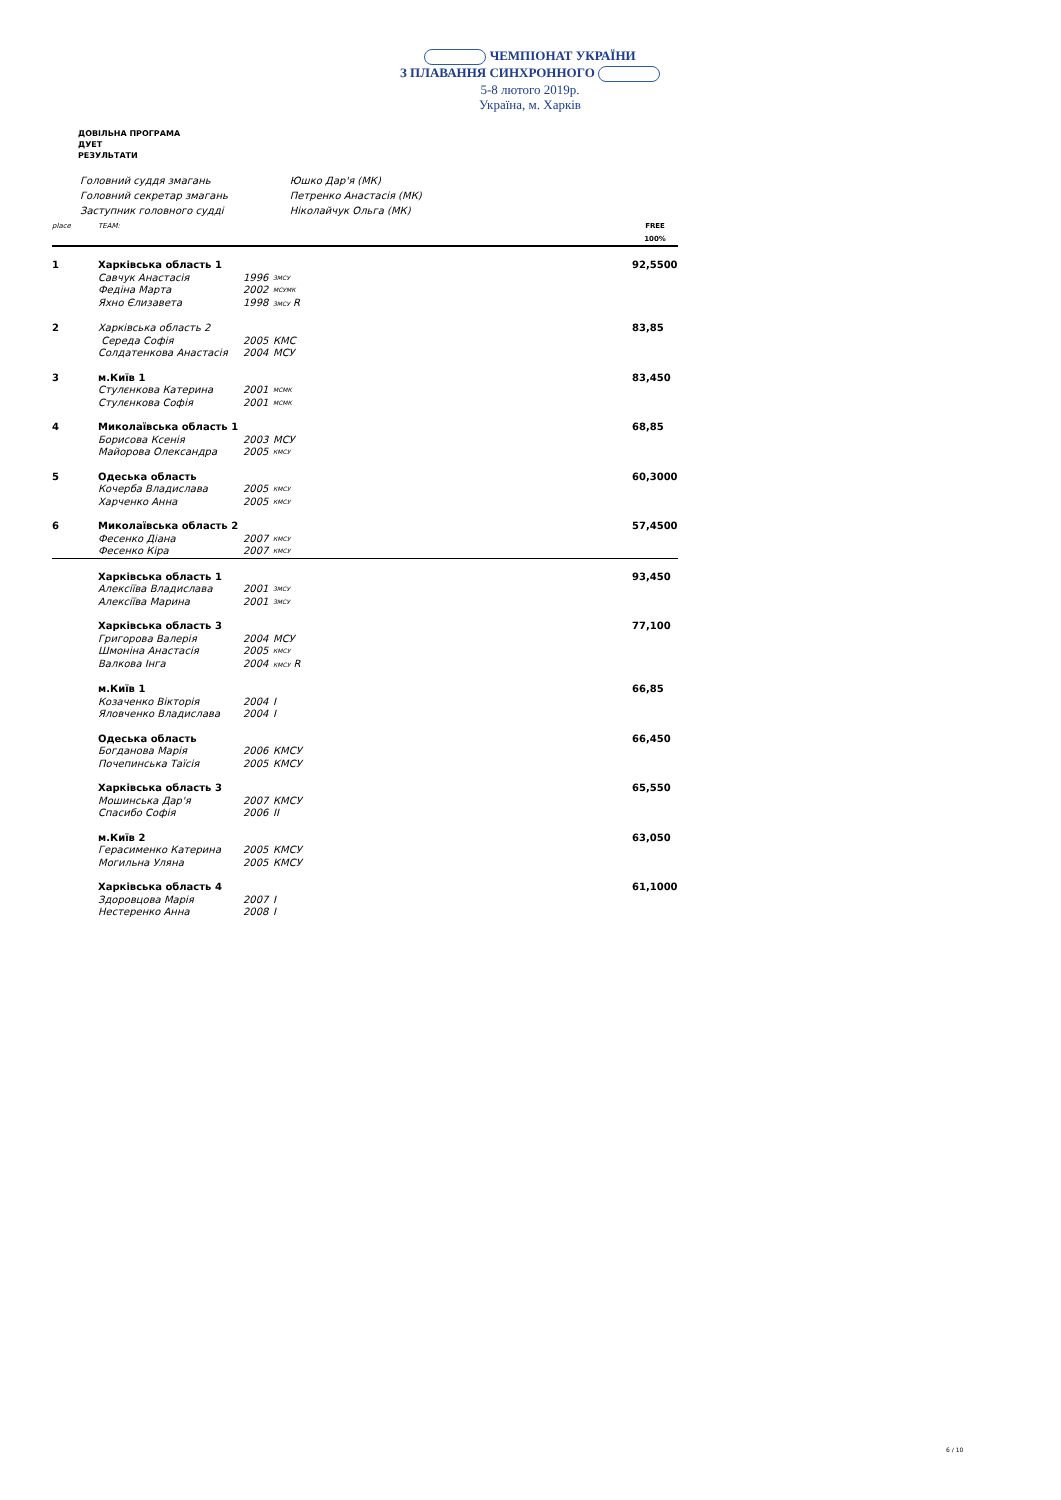ЧЕМПІОНАТ УКРАЇНИ
З ПЛАВАННЯ СИНХРОННОГО
5-8 лютого 2019р.
Україна, м. Харків
ДОВІЛЬНА ПРОГРАМА
ДУЕТ
РЕЗУЛЬТАТИ
| Головний суддя змагань | Юшко Дар'я (МК) |
| Головний секретар змагань | Петренко Анастасія (МК) |
| Заступник головного судді | Ніколайчук Ольга (МК) |
| place | TEAM: | | | FREE 100% |
| --- | --- | --- | --- | --- |
| 1 | Харківська область 1 | | | 92,5500 |
| | Савчук Анастасія | 1996 | ЗМСУ | |
| | Федіна Марта | 2002 | МСУМК | |
| | Яхно Єлизавета | 1998 | ЗМСУ R | |
| 2 | Харківська область 2 | | | 83,85 |
| | Середа Софія | 2005 | КМС | |
| | Солдатенкова Анастасія | 2004 | МСУ | |
| 3 | м.Київ 1 | | | 83,450 |
| | Стулєнкова Катерина | 2001 | МСМК | |
| | Стулєнкова Софія | 2001 | МСМК | |
| 4 | Миколаївська область 1 | | | 68,85 |
| | Борисова Ксенія | 2003 | МСУ | |
| | Майорова Олександра | 2005 | КМСУ | |
| 5 | Одеська область | | | 60,3000 |
| | Кочерба Владислава | 2005 | КМСУ | |
| | Харченко Анна | 2005 | КМСУ | |
| 6 | Миколаївська область 2 | | | 57,4500 |
| | Фесенко Діана | 2007 | КМСУ | |
| | Фесенко Кіра | 2007 | КМСУ | |
| | Харківська область 1 | | | 93,450 |
| | Алексіїва Владислава | 2001 | ЗМСУ | |
| | Алексіїва Марина | 2001 | ЗМСУ | |
| | Харківська область 3 | | | 77,100 |
| | Григорова Валерія | 2004 | МСУ | |
| | Шмоніна Анастасія | 2005 | КМСУ | |
| | Валкова Інга | 2004 | КМСУ R | |
| | м.Київ 1 | | | 66,85 |
| | Козаченко Вікторія | 2004 | I | |
| | Яловченко Владислава | 2004 | I | |
| | Одеська область | | | 66,450 |
| | Богданова Марія | 2006 | КМСУ | |
| | Почепинська Таїсія | 2005 | КМСУ | |
| | Харківська область 3 | | | 65,550 |
| | Мошинська Дар'я | 2007 | КМСУ | |
| | Спасибо Софія | 2006 | II | |
| | м.Київ 2 | | | 63,050 |
| | Герасименко Катерина | 2005 | КМСУ | |
| | Могильна Уляна | 2005 | КМСУ | |
| | Харківська область 4 | | | 61,1000 |
| | Здоровцова Марія | 2007 | I | |
| | Нестеренко Анна | 2008 | I | |
6 / 10